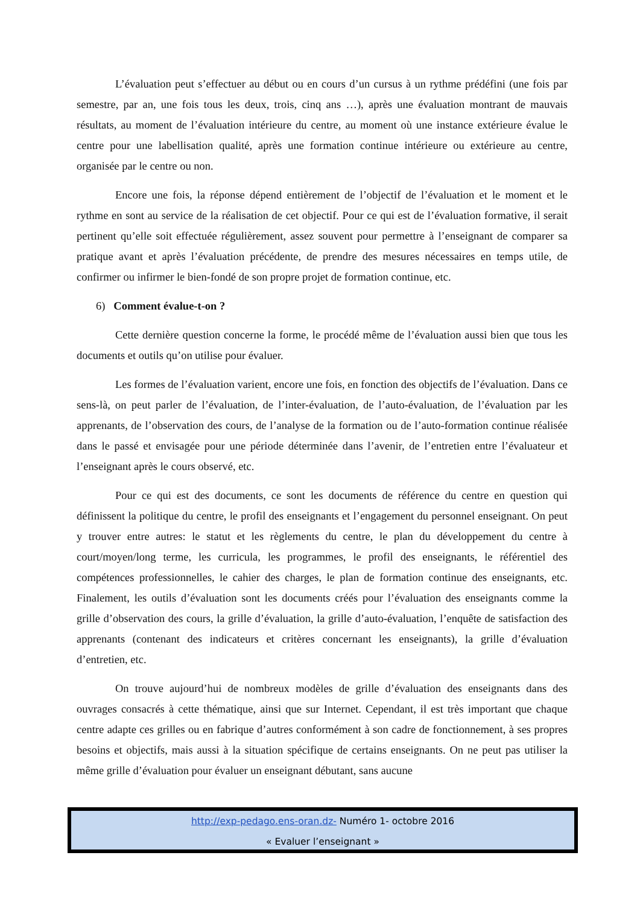L’évaluation peut s’effectuer au début ou en cours d’un cursus à un rythme prédéfini (une fois par semestre, par an, une fois tous les deux, trois, cinq ans …), après une évaluation montrant de mauvais résultats, au moment de l’évaluation intérieure du centre, au moment où une instance extérieure évalue le centre pour une labellisation qualité, après une formation continue intérieure ou extérieure au centre, organisée par le centre ou non.
Encore une fois, la réponse dépend entièrement de l’objectif de l’évaluation et le moment et le rythme en sont au service de la réalisation de cet objectif. Pour ce qui est de l’évaluation formative, il serait pertinent qu’elle soit effectuée régulièrement, assez souvent pour permettre à l’enseignant de comparer sa pratique avant et après l’évaluation précédente, de prendre des mesures nécessaires en temps utile, de confirmer ou infirmer le bien-fondé de son propre projet de formation continue, etc.
6) Comment évalue-t-on ?
Cette dernière question concerne la forme, le procédé même de l’évaluation aussi bien que tous les documents et outils qu’on utilise pour évaluer.
Les formes de l’évaluation varient, encore une fois, en fonction des objectifs de l’évaluation. Dans ce sens-là, on peut parler de l’évaluation, de l’inter-évaluation, de l’auto-évaluation, de l’évaluation par les apprenants, de l’observation des cours, de l’analyse de la formation ou de l’auto-formation continue réalisée dans le passé et envisagée pour une période déterminée dans l’avenir, de l’entretien entre l’évaluateur et l’enseignant après le cours observé, etc.
Pour ce qui est des documents, ce sont les documents de référence du centre en question qui définissent la politique du centre, le profil des enseignants et l’engagement du personnel enseignant. On peut y trouver entre autres: le statut et les règlements du centre, le plan du développement du centre à court/moyen/long terme, les curricula, les programmes, le profil des enseignants, le référentiel des compétences professionnelles, le cahier des charges, le plan de formation continue des enseignants, etc. Finalement, les outils d’évaluation sont les documents créés pour l’évaluation des enseignants comme la grille d’observation des cours, la grille d’évaluation, la grille d’auto-évaluation, l’enquête de satisfaction des apprenants (contenant des indicateurs et critères concernant les enseignants), la grille d’évaluation d’entretien, etc.
On trouve aujourd’hui de nombreux modèles de grille d’évaluation des enseignants dans des ouvrages consacrés à cette thématique, ainsi que sur Internet. Cependant, il est très important que chaque centre adapte ces grilles ou en fabrique d’autres conformément à son cadre de fonctionnement, à ses propres besoins et objectifs, mais aussi à la situation spécifique de certains enseignants. On ne peut pas utiliser la même grille d’évaluation pour évaluer un enseignant débutant, sans aucune
http://exp-pedago.ens-oran.dz- Numéro 1- octobre 2016
« Evaluer l’enseignant »